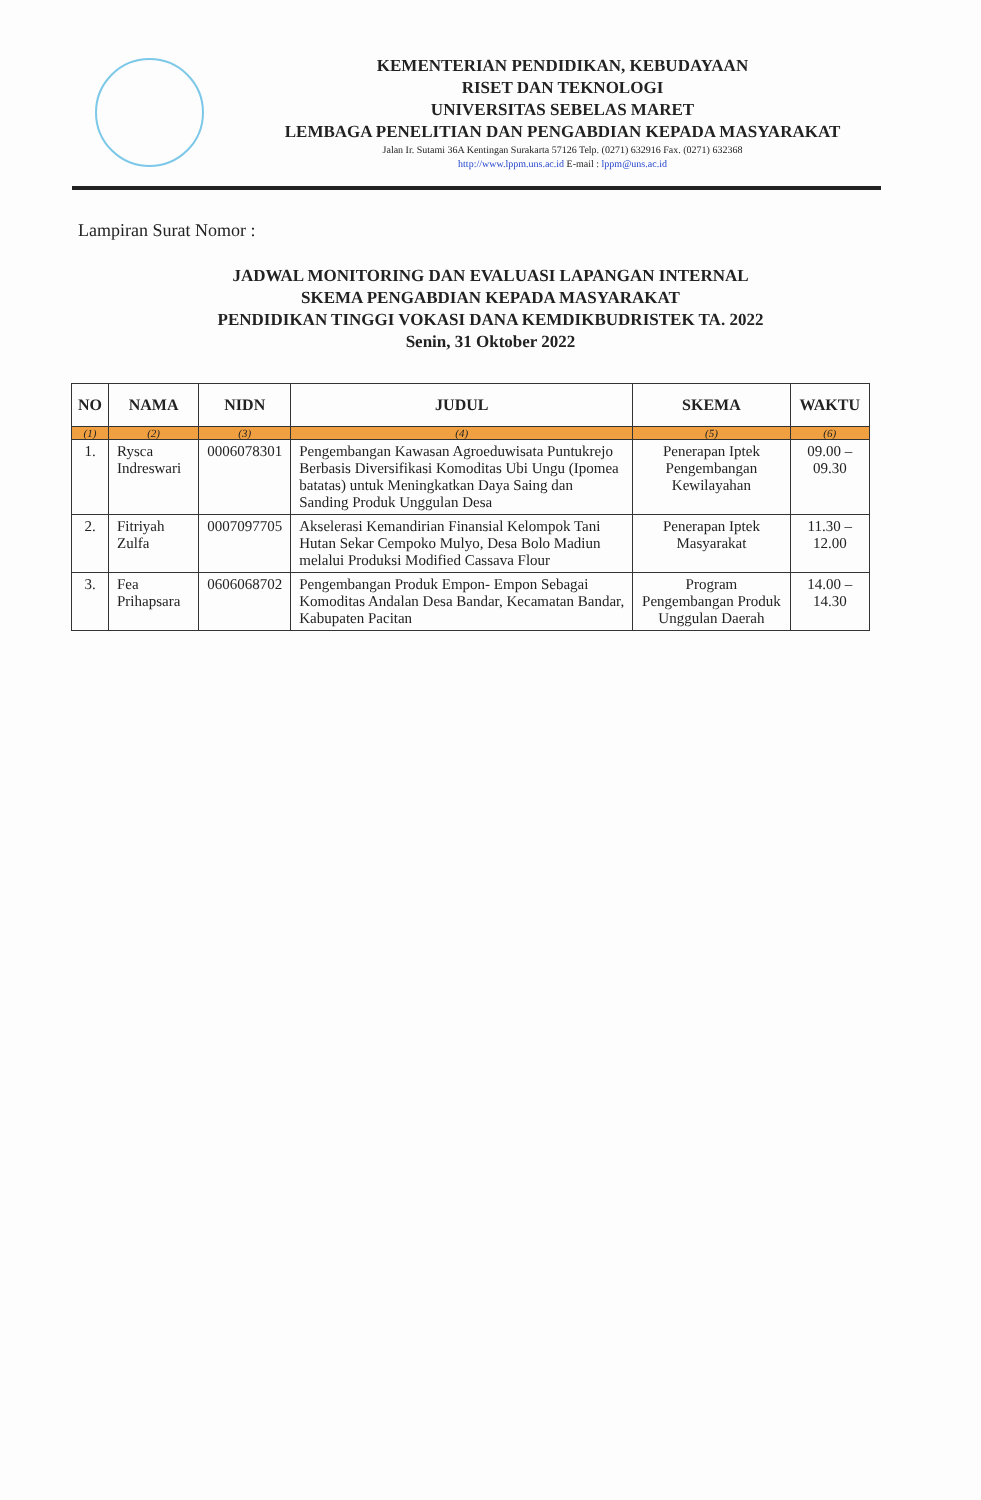KEMENTERIAN PENDIDIKAN, KEBUDAYAAN
RISET DAN TEKNOLOGI
UNIVERSITAS SEBELAS MARET
LEMBAGA PENELITIAN DAN PENGABDIAN KEPADA MASYARAKAT
Jalan Ir. Sutami 36A Kentingan Surakarta 57126 Telp. (0271) 632916 Fax. (0271) 632368
http://www.lppm.uns.ac.id E-mail : lppm@uns.ac.id
Lampiran Surat Nomor :
JADWAL MONITORING DAN EVALUASI LAPANGAN INTERNAL
SKEMA PENGABDIAN KEPADA MASYARAKAT
PENDIDIKAN TINGGI VOKASI DANA KEMDIKBUDRISTEK TA. 2022
Senin, 31 Oktober 2022
| NO | NAMA | NIDN | JUDUL | SKEMA | WAKTU |
| --- | --- | --- | --- | --- | --- |
| (1) | (2) | (3) | (4) | (5) | (6) |
| 1. | Rysca Indreswari | 0006078301 | Pengembangan Kawasan Agroeduwisata Puntukrejo Berbasis Diversifikasi Komoditas Ubi Ungu (Ipomea batatas) untuk Meningkatkan Daya Saing dan Sanding Produk Unggulan Desa | Penerapan Iptek Pengembangan Kewilayahan | 09.00 – 09.30 |
| 2. | Fitriyah Zulfa | 0007097705 | Akselerasi Kemandirian Finansial Kelompok Tani Hutan Sekar Cempoko Mulyo, Desa Bolo Madiun melalui Produksi Modified Cassava Flour | Penerapan Iptek Masyarakat | 11.30 – 12.00 |
| 3. | Fea Prihapsara | 0606068702 | Pengembangan Produk Empon- Empon Sebagai Komoditas Andalan Desa Bandar, Kecamatan Bandar, Kabupaten Pacitan | Program Pengembangan Produk Unggulan Daerah | 14.00 – 14.30 |